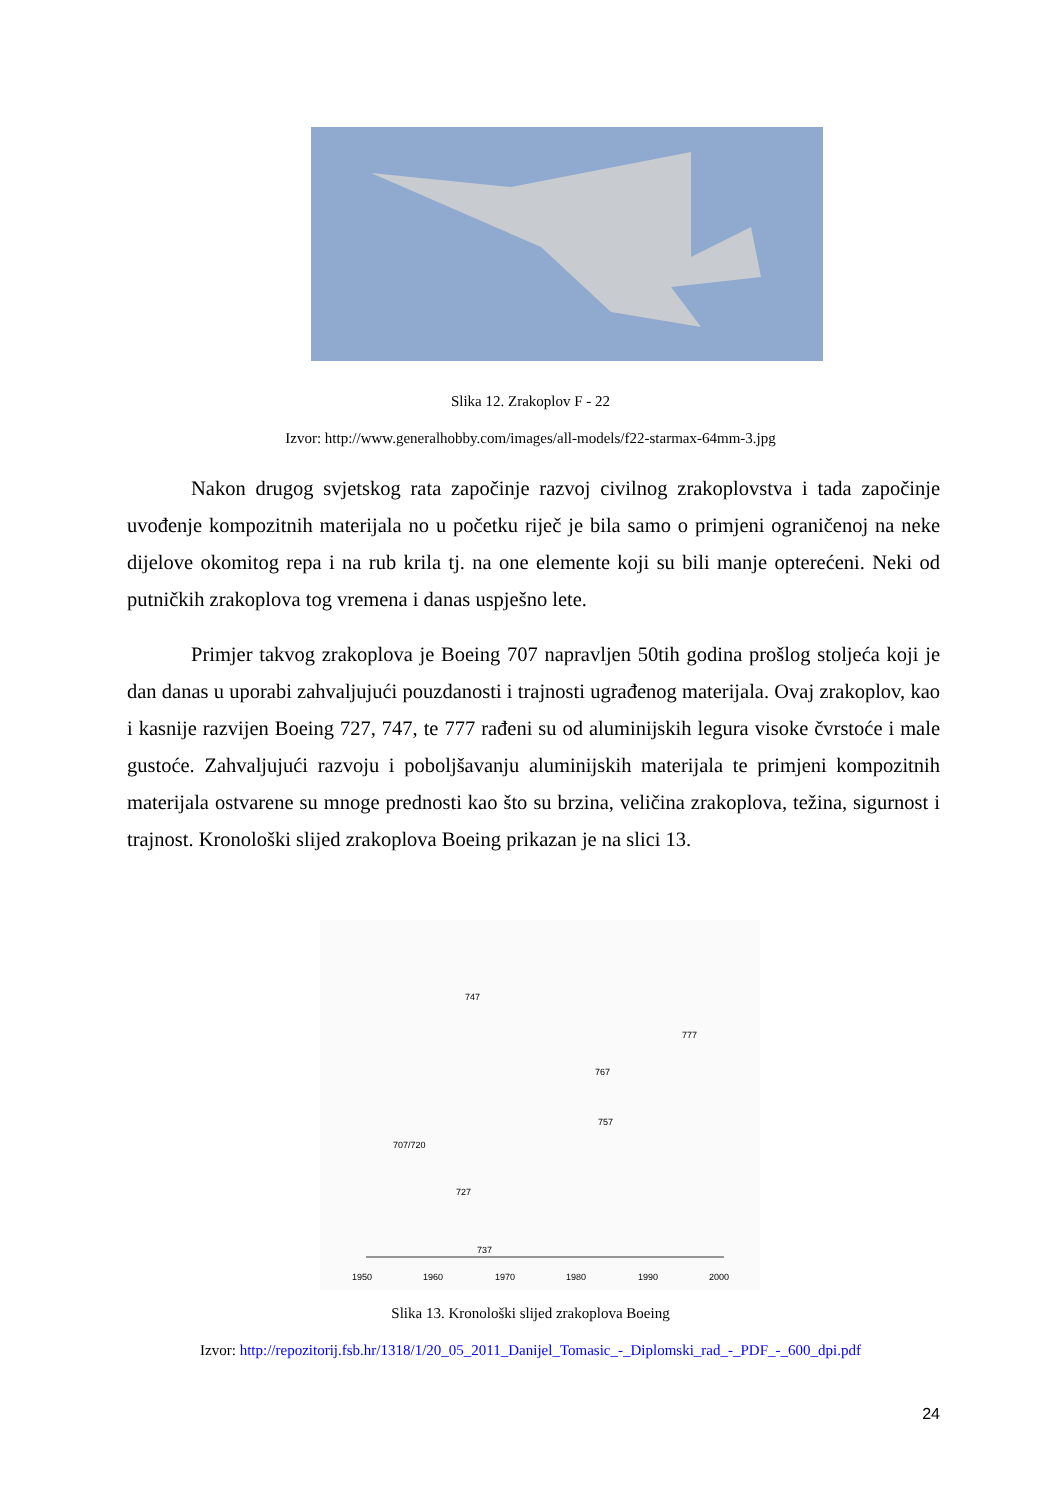Slika 12. Zrakoplov F - 22
Izvor: http://www.generalhobby.com/images/all-models/f22-starmax-64mm-3.jpg
Nakon drugog svjetskog rata započinje razvoj civilnog zrakoplovstva i tada započinje uvođenje kompozitnih materijala no u početku riječ je bila samo o primjeni ograničenoj na neke dijelove okomitog repa i na rub krila tj. na one elemente koji su bili manje opterećeni. Neki od putničkih zrakoplova tog vremena i danas uspješno lete.
Primjer takvog zrakoplova je Boeing 707 napravljen 50tih godina prošlog stoljeća koji je dan danas u uporabi zahvaljujući pouzdanosti i trajnosti ugrađenog materijala. Ovaj zrakoplov, kao i kasnije razvijen Boeing 727, 747, te 777 rađeni su od aluminijskih legura visoke čvrstoće i male gustoće. Zahvaljujući razvoju i poboljšavanju aluminijskih materijala te primjeni kompozitnih materijala ostvarene su mnoge prednosti kao što su brzina, veličina zrakoplova, težina, sigurnost i trajnost. Kronološki slijed zrakoplova Boeing prikazan je na slici 13.
1950
1960
1970
1980
1990
2000
747
777
767
757
707/720
727
737
Slika 13. Kronološki slijed zrakoplova Boeing
Izvor: http://repozitorij.fsb.hr/1318/1/20_05_2011_Danijel_Tomasic_-_Diplomski_rad_-_PDF_-_600_dpi.pdf
24